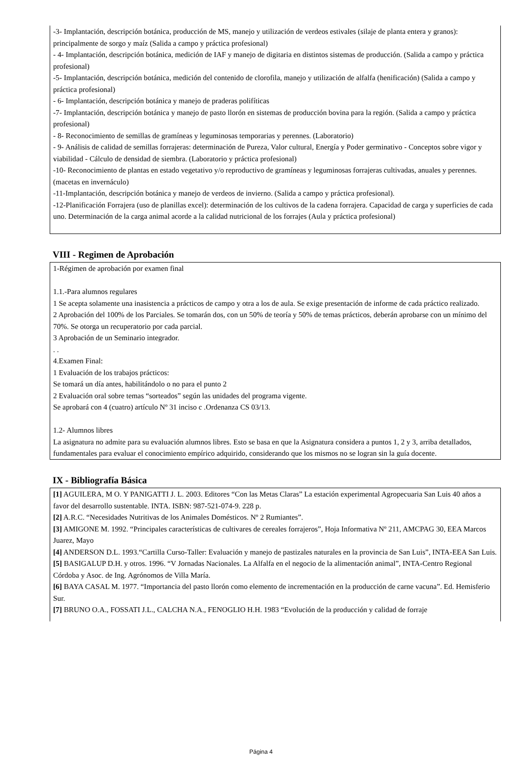-3- Implantación, descripción botánica, producción de MS, manejo y utilización de verdeos estivales (silaje de planta entera y granos): principalmente de sorgo y maíz (Salida a campo y práctica profesional)
- 4- Implantación, descripción botánica, medición de IAF y manejo de digitaria en distintos sistemas de producción. (Salida a campo y práctica profesional)
-5- Implantación, descripción botánica, medición del contenido de clorofila, manejo y utilización de alfalfa (henificación) (Salida a campo y práctica profesional)
- 6- Implantación, descripción botánica y manejo de praderas polifíticas
-7- Implantación, descripción botánica y manejo de pasto llorón en sistemas de producción bovina para la región. (Salida a campo y práctica profesional)
- 8- Reconocimiento de semillas de gramíneas y leguminosas temporarias y perennes. (Laboratorio)
- 9- Análisis de calidad de semillas forrajeras: determinación de Pureza, Valor cultural, Energía y Poder germinativo - Conceptos sobre vigor y viabilidad - Cálculo de densidad de siembra. (Laboratorio y práctica profesional)
-10- Reconocimiento de plantas en estado vegetativo y/o reproductivo de gramíneas y leguminosas forrajeras cultivadas, anuales y perennes. (macetas en invernáculo)
-11-Implantación, descripción botánica y manejo de verdeos de invierno. (Salida a campo y práctica profesional).
-12-Planificación Forrajera (uso de planillas excel): determinación de los cultivos de la cadena forrajera. Capacidad de carga y superficies de cada uno. Determinación de la carga animal acorde a la calidad nutricional de los forrajes (Aula y práctica profesional)
VIII - Regimen de Aprobación
1-Régimen de aprobación por examen final
1.1.-Para alumnos regulares
1 Se acepta solamente una inasistencia a prácticos de campo y otra a los de aula. Se exige presentación de informe de cada práctico realizado.
2 Aprobación del 100% de los Parciales. Se tomarán dos, con un 50% de teoría y 50% de temas prácticos, deberán aprobarse con un mínimo del 70%. Se otorga un recuperatorio por cada parcial.
3 Aprobación de un Seminario integrador.
. .
4.Examen Final:
1 Evaluación de los trabajos prácticos:
Se tomará un día antes, habilitándolo o no para el punto 2
2 Evaluación oral sobre temas “sorteados” según las unidades del programa vigente.
Se aprobará con 4 (cuatro) artículo Nº 31 inciso c .Ordenanza CS 03/13.
1.2- Alumnos libres
La asignatura no admite para su evaluación alumnos libres. Esto se basa en que la Asignatura considera a puntos 1, 2 y 3, arriba detallados, fundamentales para evaluar el conocimiento empírico adquirido, considerando que los mismos no se logran sin la guía docente.
IX - Bibliografía Básica
[1] AGUILERA, M O. Y PANIGATTI J. L. 2003. Editores “Con las Metas Claras” La estación experimental Agropecuaria San Luis 40 años a favor del desarrollo sustentable. INTA. ISBN: 987-521-074-9. 228 p.
[2] A.R.C. “Necesidades Nutritivas de los Animales Domésticos. Nº 2 Rumiantes”.
[3] AMIGONE M. 1992. “Principales características de cultivares de cereales forrajeros”, Hoja Informativa Nº 211, AMCPAG 30, EEA Marcos Juarez, Mayo
[4] ANDERSON D.L. 1993.“Cartilla Curso-Taller: Evaluación y manejo de pastizales naturales en la provincia de San Luis”, INTA-EEA San Luis.
[5] BASIGALUP D.H. y otros. 1996. “V Jornadas Nacionales. La Alfalfa en el negocio de la alimentación animal”, INTA-Centro Regional Córdoba y Asoc. de Ing. Agrónomos de Villa María.
[6] BAYA CASAL M. 1977. “Importancia del pasto llorón como elemento de incrementación en la producción de carne vacuna”. Ed. Hemisferio Sur.
[7] BRUNO O.A., FOSSATI J.L., CALCHA N.A., FENOGLIO H.H. 1983 “Evolución de la producción y calidad de forraje
Página 4